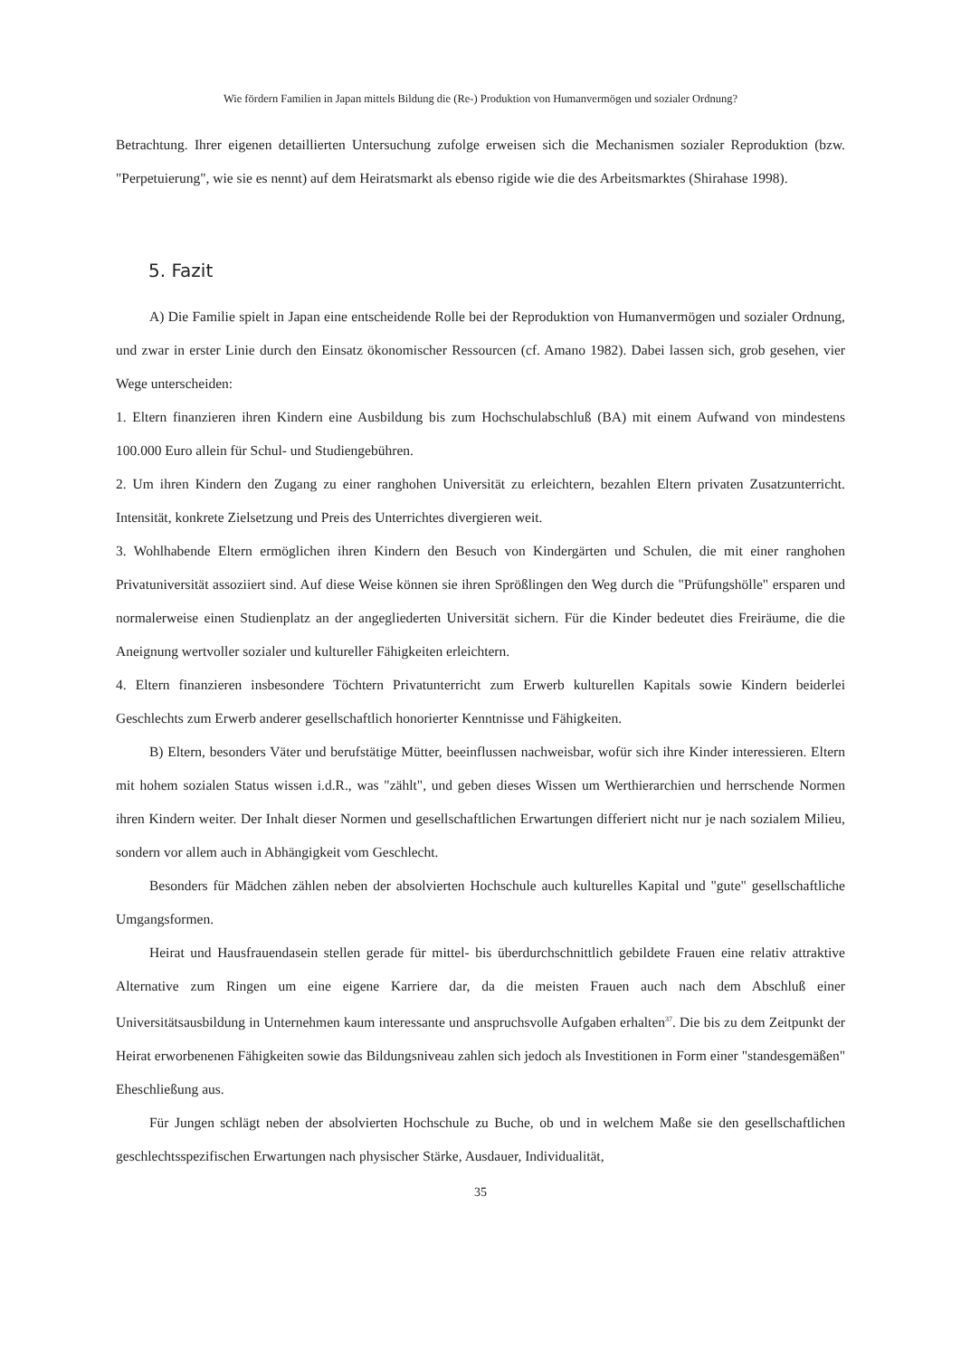Wie fördern Familien in Japan mittels Bildung die (Re-) Produktion von Humanvermögen und sozialer Ordnung?
Betrachtung. Ihrer eigenen detaillierten Untersuchung zufolge erweisen sich die Mechanismen sozialer Reproduktion (bzw. "Perpetuierung", wie sie es nennt) auf dem Heiratsmarkt als ebenso rigide wie die des Arbeitsmarktes (Shirahase 1998).
5. Fazit
A) Die Familie spielt in Japan eine entscheidende Rolle bei der Reproduktion von Humanvermögen und sozialer Ordnung, und zwar in erster Linie durch den Einsatz ökonomischer Ressourcen (cf. Amano 1982). Dabei lassen sich, grob gesehen, vier Wege unterscheiden:
1. Eltern finanzieren ihren Kindern eine Ausbildung bis zum Hochschulabschluß (BA) mit einem Aufwand von mindestens 100.000 Euro allein für Schul- und Studiengebühren.
2. Um ihren Kindern den Zugang zu einer ranghohen Universität zu erleichtern, bezahlen Eltern privaten Zusatzunterricht. Intensität, konkrete Zielsetzung und Preis des Unterrichtes divergieren weit.
3. Wohlhabende Eltern ermöglichen ihren Kindern den Besuch von Kindergärten und Schulen, die mit einer ranghohen Privatuniversität assoziiert sind. Auf diese Weise können sie ihren Sprößlingen den Weg durch die "Prüfungshölle" ersparen und normalerweise einen Studienplatz an der angegliederten Universität sichern. Für die Kinder bedeutet dies Freiräume, die die Aneignung wertvoller sozialer und kultureller Fähigkeiten erleichtern.
4. Eltern finanzieren insbesondere Töchtern Privatunterricht zum Erwerb kulturellen Kapitals sowie Kindern beiderlei Geschlechts zum Erwerb anderer gesellschaftlich honorierter Kenntnisse und Fähigkeiten.
B) Eltern, besonders Väter und berufstätige Mütter, beeinflussen nachweisbar, wofür sich ihre Kinder interessieren. Eltern mit hohem sozialen Status wissen i.d.R., was "zählt", und geben dieses Wissen um Werthierarchien und herrschende Normen ihren Kindern weiter. Der Inhalt dieser Normen und gesellschaftlichen Erwartungen differiert nicht nur je nach sozialem Milieu, sondern vor allem auch in Abhängigkeit vom Geschlecht.
Besonders für Mädchen zählen neben der absolvierten Hochschule auch kulturelles Kapital und "gute" gesellschaftliche Umgangsformen.
Heirat und Hausfrauendasein stellen gerade für mittel- bis überdurchschnittlich gebildete Frauen eine relativ attraktive Alternative zum Ringen um eine eigene Karriere dar, da die meisten Frauen auch nach dem Abschluß einer Universitätsausbildung in Unternehmen kaum interessante und anspruchsvolle Aufgaben erhalten<sup>37</sup>. Die bis zu dem Zeitpunkt der Heirat erworbenenen Fähigkeiten sowie das Bildungsniveau zahlen sich jedoch als Investitionen in Form einer "standesgemäßen" Eheschließung aus.
Für Jungen schlägt neben der absolvierten Hochschule zu Buche, ob und in welchem Maße sie den gesellschaftlichen geschlechtsspezifischen Erwartungen nach physischer Stärke, Ausdauer, Individualität,
35